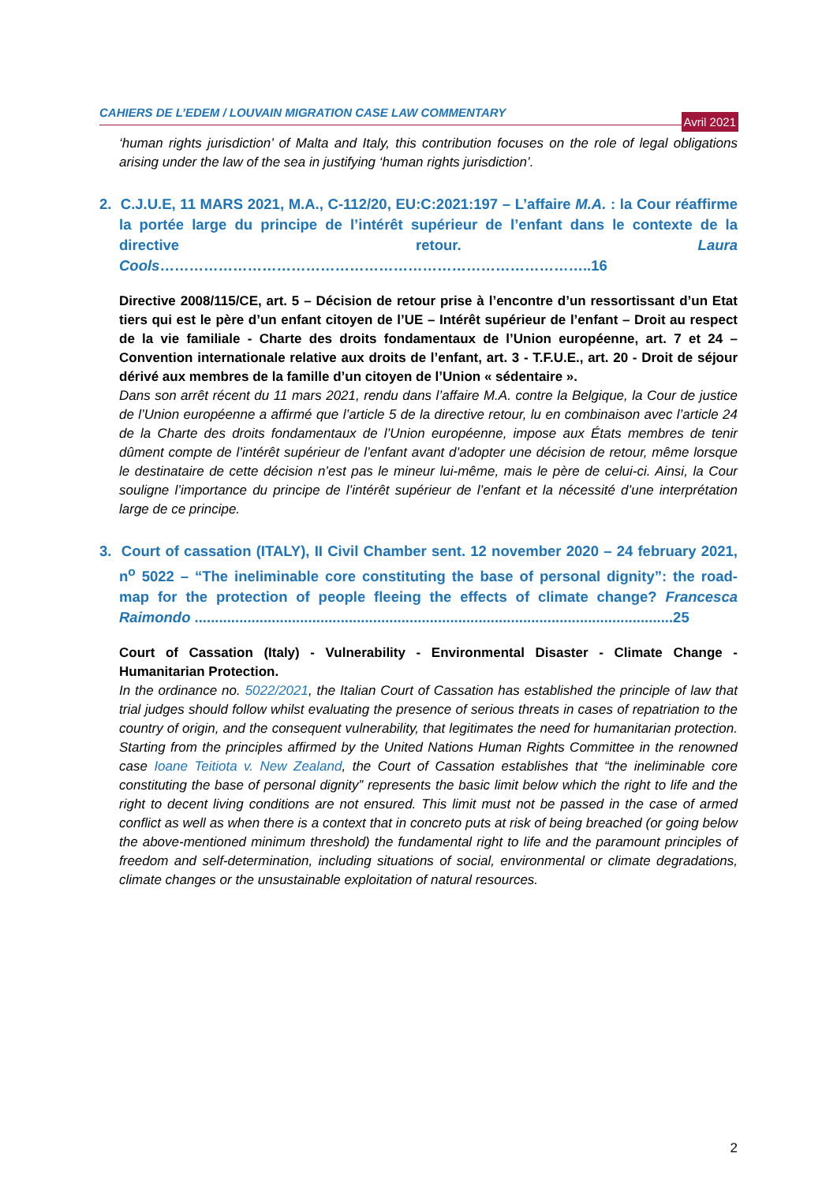CAHIERS DE L’EDEM / LOUVAIN MIGRATION CASE LAW COMMENTARY
Avril 2021
‘human rights jurisdiction’ of Malta and Italy, this contribution focuses on the role of legal obligations arising under the law of the sea in justifying ‘human rights jurisdiction’.
2. C.J.U.E, 11 MARS 2021, M.A., C-112/20, EU:C:2021:197 – L’affaire M.A. : la Cour réaffirme la portée large du principe de l’intérêt supérieur de l’enfant dans le contexte de la directive retour. Laura Cools……………………………………………………………………………..16
Directive 2008/115/CE, art. 5 – Décision de retour prise à l’encontre d’un ressortissant d’un Etat tiers qui est le père d’un enfant citoyen de l’UE – Intérêt supérieur de l’enfant – Droit au respect de la vie familiale - Charte des droits fondamentaux de l’Union européenne, art. 7 et 24 – Convention internationale relative aux droits de l’enfant, art. 3 - T.F.U.E., art. 20 - Droit de séjour dérivé aux membres de la famille d’un citoyen de l’Union « sédentaire ».
Dans son arrêt récent du 11 mars 2021, rendu dans l’affaire M.A. contre la Belgique, la Cour de justice de l’Union européenne a affirmé que l’article 5 de la directive retour, lu en combinaison avec l’article 24 de la Charte des droits fondamentaux de l’Union européenne, impose aux États membres de tenir dûment compte de l’intérêt supérieur de l’enfant avant d’adopter une décision de retour, même lorsque le destinataire de cette décision n’est pas le mineur lui-même, mais le père de celui-ci. Ainsi, la Cour souligne l’importance du principe de l’intérêt supérieur de l’enfant et la nécessité d’une interprétation large de ce principe.
3. Court of cassation (ITALY), II Civil Chamber sent. 12 november 2020 – 24 february 2021, n<sup>o</sup> 5022 – “The ineliminable core constituting the base of personal dignity”: the road-map for the protection of people fleeing the effects of climate change? Francesca Raimondo ......................................................................................................................25
Court of Cassation (Italy) - Vulnerability - Environmental Disaster - Climate Change - Humanitarian Protection.
In the ordinance no. 5022/2021, the Italian Court of Cassation has established the principle of law that trial judges should follow whilst evaluating the presence of serious threats in cases of repatriation to the country of origin, and the consequent vulnerability, that legitimates the need for humanitarian protection. Starting from the principles affirmed by the United Nations Human Rights Committee in the renowned case Ioane Teitiota v. New Zealand, the Court of Cassation establishes that “the ineliminable core constituting the base of personal dignity” represents the basic limit below which the right to life and the right to decent living conditions are not ensured. This limit must not be passed in the case of armed conflict as well as when there is a context that in concreto puts at risk of being breached (or going below the above-mentioned minimum threshold) the fundamental right to life and the paramount principles of freedom and self-determination, including situations of social, environmental or climate degradations, climate changes or the unsustainable exploitation of natural resources.
2